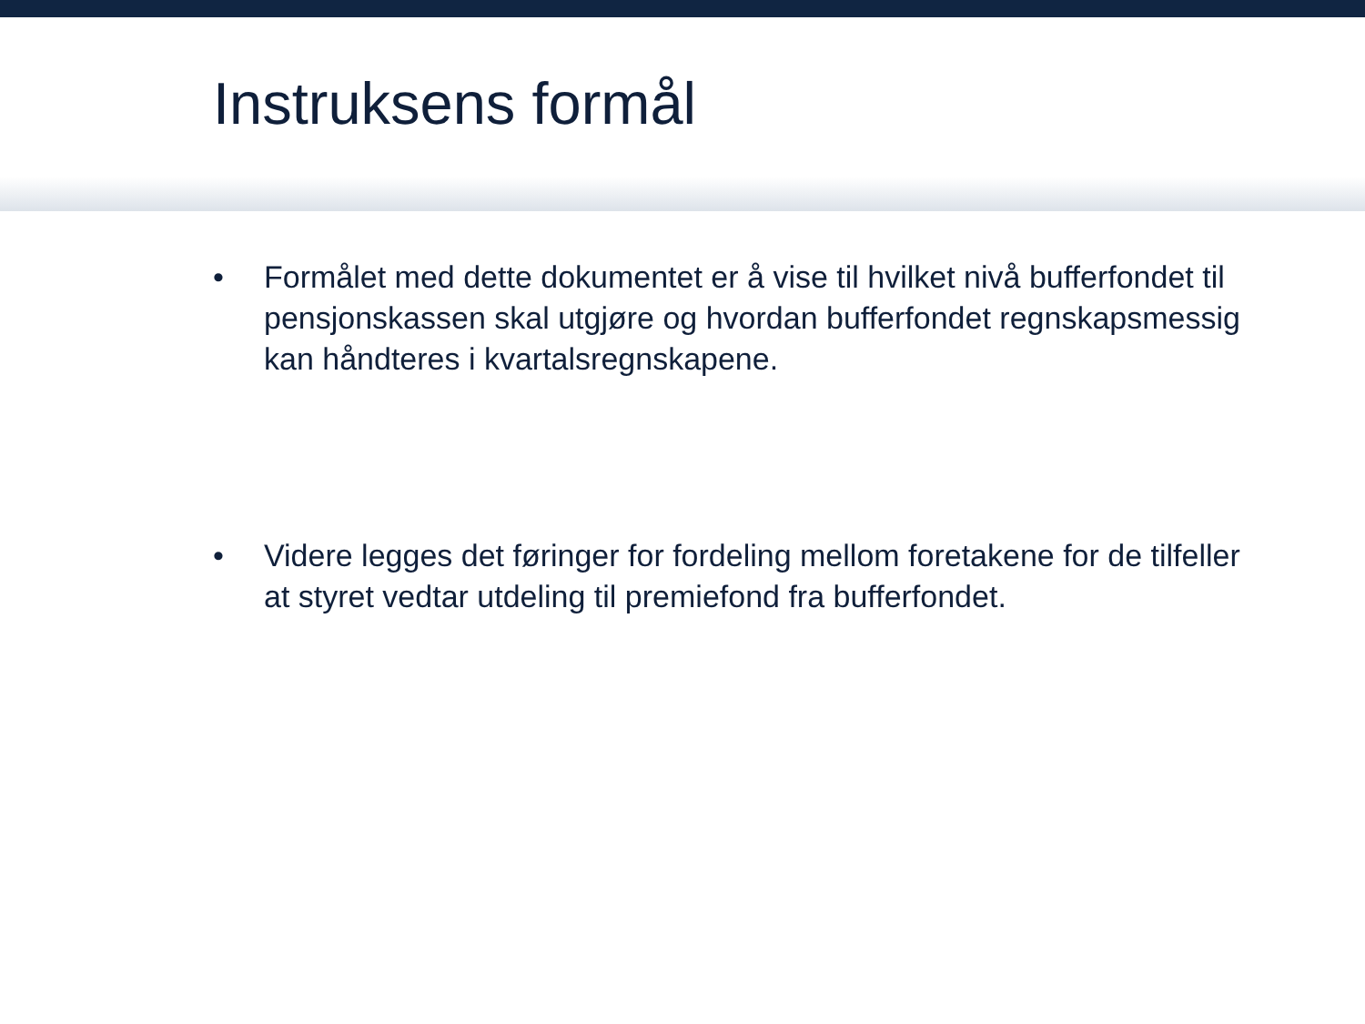Instruksens formål
• Formålet med dette dokumentet er å vise til hvilket nivå bufferfondet til pensjonskassen skal utgjøre og hvordan bufferfondet regnskapsmessig kan håndteres i kvartalsregnskapene.
• Videre legges det føringer for fordeling mellom foretakene for de tilfeller at styret vedtar utdeling til premiefond fra bufferfondet.